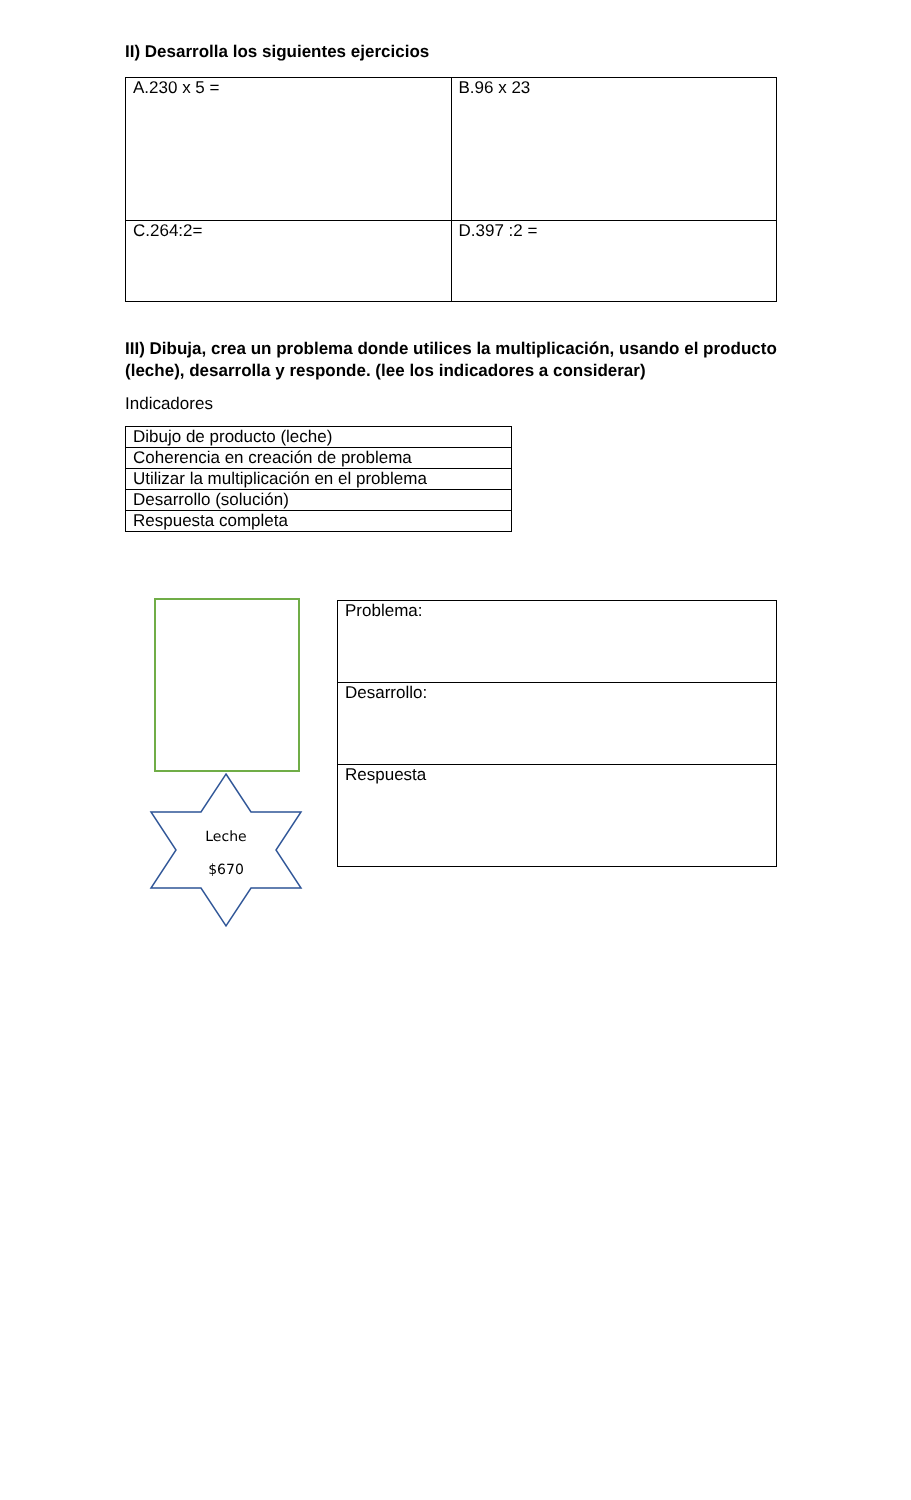II) Desarrolla los siguientes ejercicios
| A.230 x 5 = | B.96 x 23 |
| C.264:2= | D.397 :2 = |
III) Dibuja, crea un problema donde utilices la multiplicación, usando el producto (leche), desarrolla y responde. (lee los indicadores a considerar)
Indicadores
| Dibujo de producto (leche) |
| Coherencia en creación de problema |
| Utilizar la multiplicación en el problema |
| Desarrollo (solución) |
| Respuesta completa |
Leche
$670
| Problema: |
| Desarrollo: |
| Respuesta |